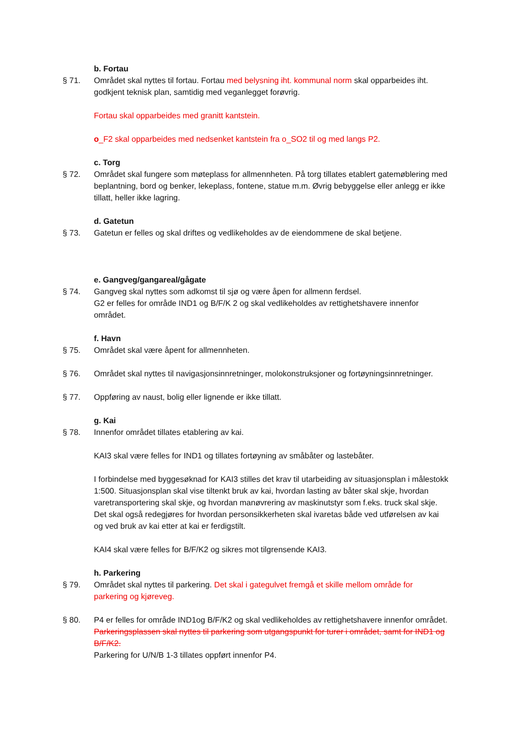b. Fortau
§ 71. Området skal nyttes til fortau. Fortau med belysning iht. kommunal norm skal opparbeides iht. godkjent teknisk plan, samtidig med veganlegget forøvrig.
Fortau skal opparbeides med granitt kantstein.
o_F2 skal opparbeides med nedsenket kantstein fra o_SO2 til og med langs P2.
c. Torg
§ 72. Området skal fungere som møteplass for allmennheten. På torg tillates etablert gatemøblering med beplantning, bord og benker, lekeplass, fontene, statue m.m. Øvrig bebyggelse eller anlegg er ikke tillatt, heller ikke lagring.
d. Gatetun
§ 73. Gatetun er felles og skal driftes og vedlikeholdes av de eiendommene de skal betjene.
e. Gangveg/gangareal/gågate
§ 74. Gangveg skal nyttes som adkomst til sjø og være åpen for allmenn ferdsel.
G2 er felles for område IND1 og B/F/K 2 og skal vedlikeholdes av rettighetshavere innenfor området.
f. Havn
§ 75. Området skal være åpent for allmennheten.
§ 76. Området skal nyttes til navigasjonsinnretninger, molokonstruksjoner og fortøyningsinnretninger.
§ 77. Oppføring av naust, bolig eller lignende er ikke tillatt.
g. Kai
§ 78. Innenfor området tillates etablering av kai.
KAI3 skal være felles for IND1 og tillates fortøyning av småbåter og lastebåter.
I forbindelse med byggesøknad for KAI3 stilles det krav til utarbeiding av situasjonsplan i målestokk 1:500. Situasjonsplan skal vise tiltenkt bruk av kai, hvordan lasting av båter skal skje, hvordan varetransportering skal skje, og hvordan manøvrering av maskinutstyr som f.eks. truck skal skje. Det skal også redegjøres for hvordan personsikkerheten skal ivaretas både ved utførelsen av kai og ved bruk av kai etter at kai er ferdigstilt.
KAI4 skal være felles for B/F/K2 og sikres mot tilgrensende KAI3.
h. Parkering
§ 79. Området skal nyttes til parkering. Det skal i gategulvet fremgå et skille mellom område for parkering og kjøreveg.
§ 80. P4 er felles for område IND1og B/F/K2 og skal vedlikeholdes av rettighetshavere innenfor området. Parkeringsplassen skal nyttes til parkering som utgangspunkt for turer i området, samt for IND1 og B/F/K2.
Parkering for U/N/B 1-3 tillates oppført innenfor P4.